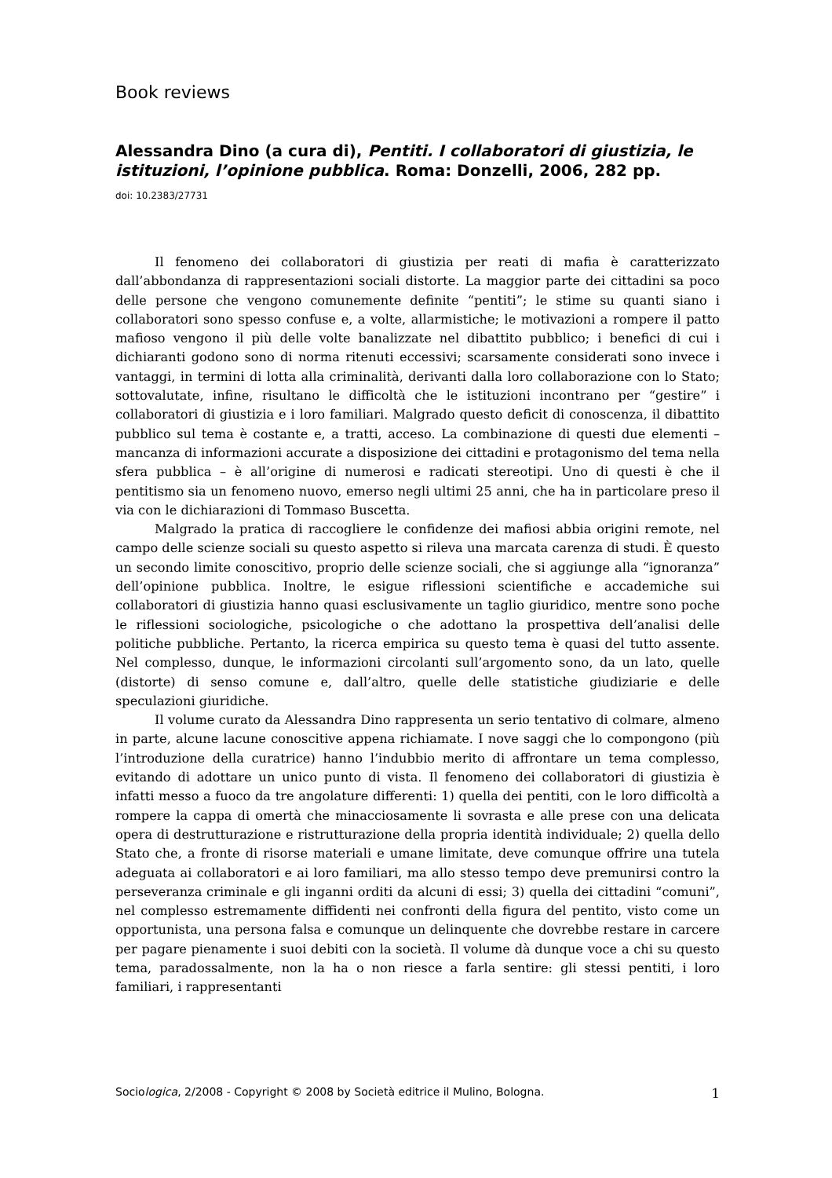Book reviews
Alessandra Dino (a cura di), Pentiti. I collaboratori di giustizia, le istituzioni, l’opinione pubblica. Roma: Donzelli, 2006, 282 pp.
doi: 10.2383/27731
Il fenomeno dei collaboratori di giustizia per reati di mafia è caratterizzato dall’abbondanza di rappresentazioni sociali distorte. La maggior parte dei cittadini sa poco delle persone che vengono comunemente definite “pentiti”; le stime su quanti siano i collaboratori sono spesso confuse e, a volte, allarmistiche; le motivazioni a rompere il patto mafioso vengono il più delle volte banalizzate nel dibattito pubblico; i benefici di cui i dichiaranti godono sono di norma ritenuti eccessivi; scarsamente considerati sono invece i vantaggi, in termini di lotta alla criminalità, derivanti dalla loro collaborazione con lo Stato; sottovalutate, infine, risultano le difficoltà che le istituzioni incontrano per “gestire” i collaboratori di giustizia e i loro familiari. Malgrado questo deficit di conoscenza, il dibattito pubblico sul tema è costante e, a tratti, acceso. La combinazione di questi due elementi – mancanza di informazioni accurate a disposizione dei cittadini e protagonismo del tema nella sfera pubblica – è all’origine di numerosi e radicati stereotipi. Uno di questi è che il pentitismo sia un fenomeno nuovo, emerso negli ultimi 25 anni, che ha in particolare preso il via con le dichiarazioni di Tommaso Buscetta.
Malgrado la pratica di raccogliere le confidenze dei mafiosi abbia origini remote, nel campo delle scienze sociali su questo aspetto si rileva una marcata carenza di studi. È questo un secondo limite conoscitivo, proprio delle scienze sociali, che si aggiunge alla “ignoranza” dell’opinione pubblica. Inoltre, le esigue riflessioni scientifiche e accademiche sui collaboratori di giustizia hanno quasi esclusivamente un taglio giuridico, mentre sono poche le riflessioni sociologiche, psicologiche o che adottano la prospettiva dell’analisi delle politiche pubbliche. Pertanto, la ricerca empirica su questo tema è quasi del tutto assente. Nel complesso, dunque, le informazioni circolanti sull’argomento sono, da un lato, quelle (distorte) di senso comune e, dall’altro, quelle delle statistiche giudiziarie e delle speculazioni giuridiche.
Il volume curato da Alessandra Dino rappresenta un serio tentativo di colmare, almeno in parte, alcune lacune conoscitive appena richiamate. I nove saggi che lo compongono (più l’introduzione della curatrice) hanno l’indubbio merito di affrontare un tema complesso, evitando di adottare un unico punto di vista. Il fenomeno dei collaboratori di giustizia è infatti messo a fuoco da tre angolature differenti: 1) quella dei pentiti, con le loro difficoltà a rompere la cappa di omertà che minacciosamente li sovrasta e alle prese con una delicata opera di destrutturazione e ristrutturazione della propria identità individuale; 2) quella dello Stato che, a fronte di risorse materiali e umane limitate, deve comunque offrire una tutela adeguata ai collaboratori e ai loro familiari, ma allo stesso tempo deve premunirsi contro la perseveranza criminale e gli inganni orditi da alcuni di essi; 3) quella dei cittadini “comuni”, nel complesso estremamente diffidenti nei confronti della figura del pentito, visto come un opportunista, una persona falsa e comunque un delinquente che dovrebbe restare in carcere per pagare pienamente i suoi debiti con la società. Il volume dà dunque voce a chi su questo tema, paradossalmente, non la ha o non riesce a farla sentire: gli stessi pentiti, i loro familiari, i rappresentanti
Sociologica, 2/2008 - Copyright © 2008 by Società editrice il Mulino, Bologna. 1